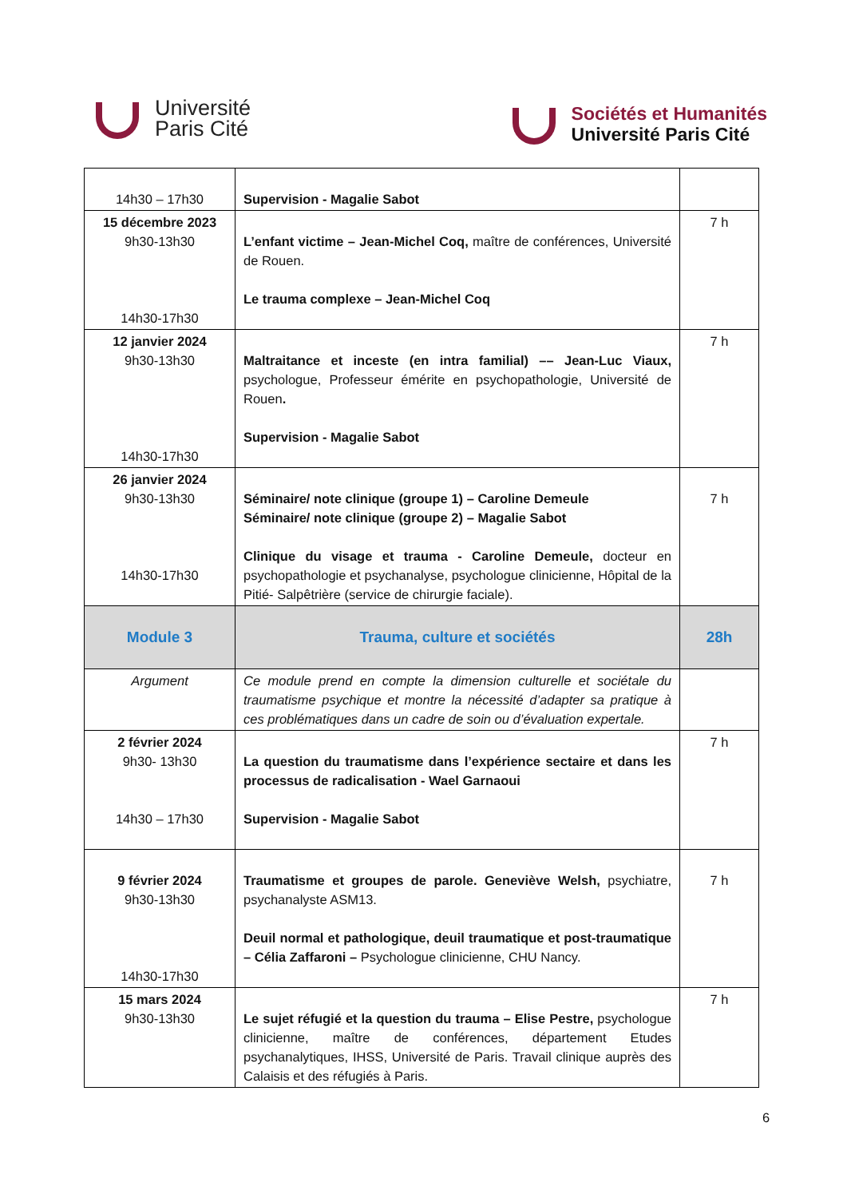Université
Paris Cité
Sociétés et Humanités
Université Paris Cité
| 14h30 – 17h30 | Supervision - Magalie Sabot | |
| 15 décembre 2023 9h30-13h30 14h30-17h30 | L’enfant victime – Jean-Michel Coq, maître de conférences, Université de Rouen. Le trauma complexe – Jean-Michel Coq | 7 h |
| 12 janvier 2024 9h30-13h30 14h30-17h30 | Maltraitance et inceste (en intra familial) –– Jean-Luc Viaux, psychologue, Professeur émérite en psychopathologie, Université de Rouen . Supervision - Magalie Sabot | 7 h |
| 26 janvier 2024 9h30-13h30 14h30-17h30 | Séminaire/ note clinique (groupe 1) – Caroline Demeule Séminaire/ note clinique (groupe 2) – Magalie Sabot Clinique du visage et trauma - Caroline Demeule, docteur en psychopathologie et psychanalyse, psychologue clinicienne, Hôpital de la Pitié- Salpêtrière (service de chirurgie faciale). | 7 h |
| Module 3 | Trauma, culture et sociétés | 28h |
| Argument | Ce module prend en compte la dimension culturelle et sociétale du traumatisme psychique et montre la nécessité d’adapter sa pratique à ces problématiques dans un cadre de soin ou d’évaluation expertale. | |
| 2 février 2024 9h30- 13h30 14h30 – 17h30 | La question du traumatisme dans l’expérience sectaire et dans les processus de radicalisation - Wael Garnaoui Supervision - Magalie Sabot | 7 h |
| 9 février 2024 9h30-13h30 14h30-17h30 | Traumatisme et groupes de parole. Geneviève Welsh, psychiatre, psychanalyste ASM13. Deuil normal et pathologique, deuil traumatique et post-traumatique – Célia Zaffaroni – Psychologue clinicienne, CHU Nancy. | 7 h |
| 15 mars 2024 9h30-13h30 | Le sujet réfugié et la question du trauma – Elise Pestre, psychologue clinicienne, maître de conférences, département Etudes psychanalytiques, IHSS, Université de Paris. Travail clinique auprès des Calaisis et des réfugiés à Paris. | 7 h |
6